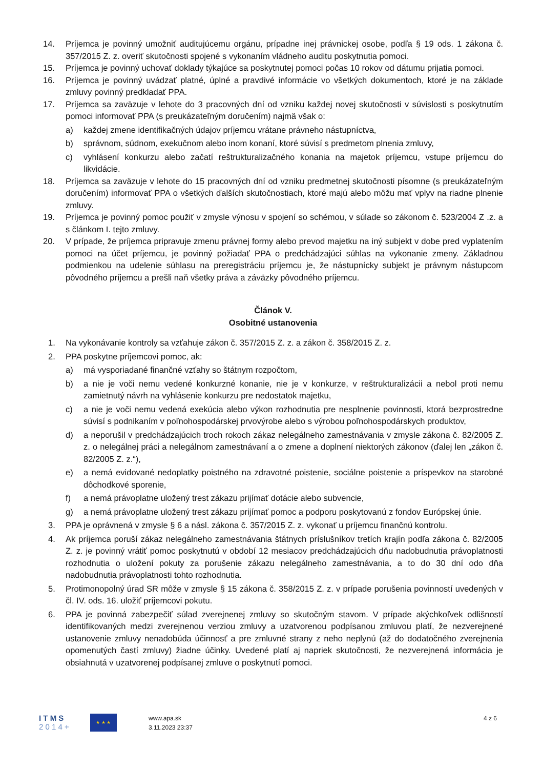14. Príjemca je povinný umožniť auditujúcemu orgánu, prípadne inej právnickej osobe, podľa § 19 ods. 1 zákona č. 357/2015 Z. z. overiť skutočnosti spojené s vykonaním vládneho auditu poskytnutia pomoci.
15. Príjemca je povinný uchovať doklady týkajúce sa poskytnutej pomoci počas 10 rokov od dátumu prijatia pomoci.
16. Príjemca je povinný uvádzať platné, úplné a pravdivé informácie vo všetkých dokumentoch, ktoré je na základe zmluvy povinný predkladať PPA.
17. Príjemca sa zaväzuje v lehote do 3 pracovných dní od vzniku každej novej skutočnosti v súvislosti s poskytnutím pomoci informovať PPA (s preukázateľným doručením) najmä však o:
a) každej zmene identifikačných údajov príjemcu vrátane právneho nástupníctva,
b) správnom, súdnom, exekučnom alebo inom konaní, ktoré súvisí s predmetom plnenia zmluvy,
c) vyhlásení konkurzu alebo začatí reštrukturalizačného konania na majetok príjemcu, vstupe príjemcu do likvidácie.
18. Príjemca sa zaväzuje v lehote do 15 pracovných dní od vzniku predmetnej skutočnosti písomne (s preukázateľným doručením) informovať PPA o všetkých ďalších skutočnostiach, ktoré majú alebo môžu mať vplyv na riadne plnenie zmluvy.
19. Príjemca je povinný pomoc použiť v zmysle výnosu v spojení so schémou, v súlade so zákonom č. 523/2004 Z .z. a s článkom I. tejto zmluvy.
20. V prípade, že príjemca pripravuje zmenu právnej formy alebo prevod majetku na iný subjekt v dobe pred vyplatením pomoci na účet príjemcu, je povinný požiadať PPA o predchádzajúci súhlas na vykonanie zmeny. Základnou podmienkou na udelenie súhlasu na preregistráciu príjemcu je, že nástupnícky subjekt je právnym nástupcom pôvodného príjemcu a prešli naň všetky práva a záväzky pôvodného príjemcu.
Článok V.
Osobitné ustanovenia
1. Na vykonávanie kontroly sa vzťahuje zákon č. 357/2015 Z. z. a zákon č. 358/2015 Z. z.
2. PPA poskytne príjemcovi pomoc, ak:
a) má vysporiadané finančné vzťahy so štátnym rozpočtom,
b) a nie je voči nemu vedené konkurzné konanie, nie je v konkurze, v reštrukturalizácii a nebol proti nemu zamietnutý návrh na vyhlásenie konkurzu pre nedostatok majetku,
c) a nie je voči nemu vedená exekúcia alebo výkon rozhodnutia pre nesplnenie povinnosti, ktorá bezprostredne súvisí s podnikaním v poľnohospodárskej prvovýrobe alebo s výrobou poľnohospodárskych produktov,
d) a neporušil v predchádzajúcich troch rokoch zákaz nelegálneho zamestnávania v zmysle zákona č. 82/2005 Z. z. o nelegálnej práci a nelegálnom zamestnávaní a o zmene a doplnení niektorých zákonov (ďalej len „zákon č. 82/2005 Z. z.“),
e) a nemá evidované nedoplatky poistného na zdravotné poistenie, sociálne poistenie a príspevkov na starobné dôchodkové sporenie,
f) a nemá právoplatne uložený trest zákazu prijímať dotácie alebo subvencie,
g) a nemá právoplatne uložený trest zákazu prijímať pomoc a podporu poskytovanú z fondov Európskej únie.
3. PPA je oprávnená v zmysle § 6 a násl. zákona č. 357/2015 Z. z. vykonať u príjemcu finančnú kontrolu.
4. Ak príjemca poruší zákaz nelegálneho zamestnávania štátnych príslušníkov tretích krajín podľa zákona č. 82/2005 Z. z. je povinný vrátiť pomoc poskytnutú v období 12 mesiacov predchádzajúcich dňu nadobudnutia právoplatnosti rozhodnutia o uložení pokuty za porušenie zákazu nelegálneho zamestnávania, a to do 30 dní odo dňa nadobudnutia právoplatnosti tohto rozhodnutia.
5. Protimonopolný úrad SR môže v zmysle § 15 zákona č. 358/2015 Z. z. v prípade porušenia povinností uvedených v čl. IV. ods. 16. uložiť príjemcovi pokutu.
6. PPA je povinná zabezpečiť súlad zverejnenej zmluvy so skutočným stavom. V prípade akýchkoľvek odlišností identifikovaných medzi zverejnenou verziou zmluvy a uzatvorenou podpísanou zmluvou platí, že nezverejnené ustanovenie zmluvy nenadobúda účinnosť a pre zmluvné strany z neho neplynú (až do dodatočného zverejnenia opomenutých častí zmluvy) žiadne účinky. Uvedené platí aj napriek skutočnosti, že nezverejnená informácia je obsiahnutá v uzatvorenej podpísanej zmluve o poskytnutí pomoci.
I T M S
2 0 1 4 +
★ ★ ★
www.apa.sk
3.11.2023 23:37
4 z 6